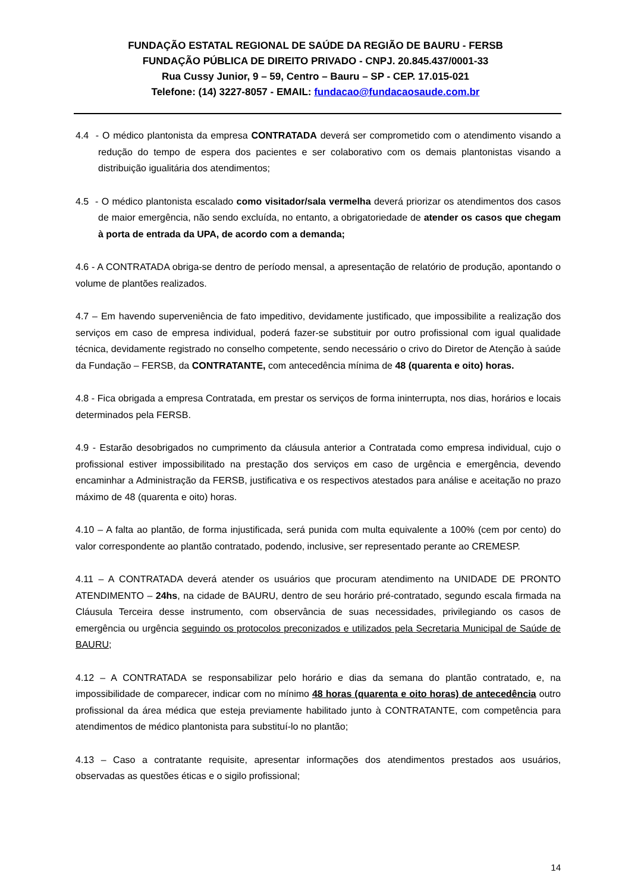FUNDAÇÃO ESTATAL REGIONAL DE SAÚDE DA REGIÃO DE BAURU - FERSB
FUNDAÇÃO PÚBLICA DE DIREITO PRIVADO - CNPJ. 20.845.437/0001-33
Rua Cussy Junior, 9 – 59, Centro – Bauru – SP - CEP. 17.015-021
Telefone: (14) 3227-8057 - EMAIL: fundacao@fundacaosaude.com.br
4.4 - O médico plantonista da empresa CONTRATADA deverá ser comprometido com o atendimento visando a redução do tempo de espera dos pacientes e ser colaborativo com os demais plantonistas visando a distribuição igualitária dos atendimentos;
4.5 - O médico plantonista escalado como visitador/sala vermelha deverá priorizar os atendimentos dos casos de maior emergência, não sendo excluída, no entanto, a obrigatoriedade de atender os casos que chegam à porta de entrada da UPA, de acordo com a demanda;
4.6 - A CONTRATADA obriga-se dentro de período mensal, a apresentação de relatório de produção, apontando o volume de plantões realizados.
4.7 – Em havendo superveniência de fato impeditivo, devidamente justificado, que impossibilite a realização dos serviços em caso de empresa individual, poderá fazer-se substituir por outro profissional com igual qualidade técnica, devidamente registrado no conselho competente, sendo necessário o crivo do Diretor de Atenção à saúde da Fundação – FERSB, da CONTRATANTE, com antecedência mínima de 48 (quarenta e oito) horas.
4.8 - Fica obrigada a empresa Contratada, em prestar os serviços de forma ininterrupta, nos dias, horários e locais determinados pela FERSB.
4.9 - Estarão desobrigados no cumprimento da cláusula anterior a Contratada como empresa individual, cujo o profissional estiver impossibilitado na prestação dos serviços em caso de urgência e emergência, devendo encaminhar a Administração da FERSB, justificativa e os respectivos atestados para análise e aceitação no prazo máximo de 48 (quarenta e oito) horas.
4.10 – A falta ao plantão, de forma injustificada, será punida com multa equivalente a 100% (cem por cento) do valor correspondente ao plantão contratado, podendo, inclusive, ser representado perante ao CREMESP.
4.11 – A CONTRATADA deverá atender os usuários que procuram atendimento na UNIDADE DE PRONTO ATENDIMENTO – 24hs, na cidade de BAURU, dentro de seu horário pré-contratado, segundo escala firmada na Cláusula Terceira desse instrumento, com observância de suas necessidades, privilegiando os casos de emergência ou urgência seguindo os protocolos preconizados e utilizados pela Secretaria Municipal de Saúde de BAURU;
4.12 – A CONTRATADA se responsabilizar pelo horário e dias da semana do plantão contratado, e, na impossibilidade de comparecer, indicar com no mínimo 48 horas (quarenta e oito horas) de antecedência outro profissional da área médica que esteja previamente habilitado junto à CONTRATANTE, com competência para atendimentos de médico plantonista para substituí-lo no plantão;
4.13 – Caso a contratante requisite, apresentar informações dos atendimentos prestados aos usuários, observadas as questões éticas e o sigilo profissional;
14